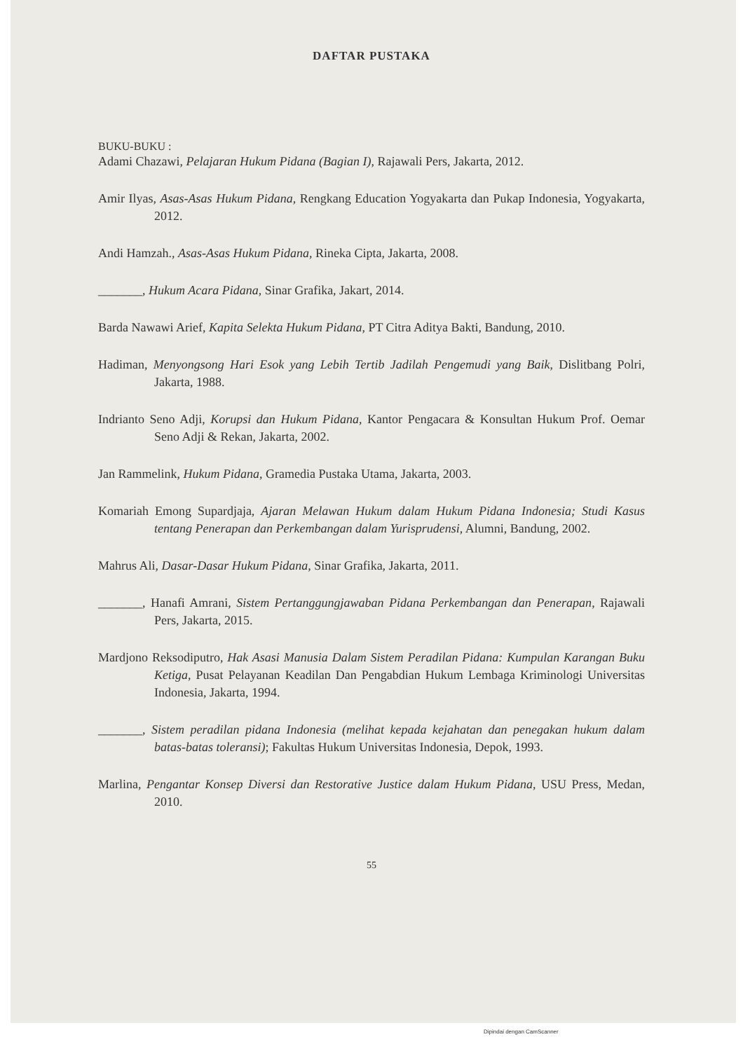DAFTAR PUSTAKA
BUKU-BUKU :
Adami Chazawi, Pelajaran Hukum Pidana (Bagian I), Rajawali Pers, Jakarta, 2012.
Amir Ilyas, Asas-Asas Hukum Pidana, Rengkang Education Yogyakarta dan Pukap Indonesia, Yogyakarta, 2012.
Andi Hamzah., Asas-Asas Hukum Pidana, Rineka Cipta, Jakarta, 2008.
_______, Hukum Acara Pidana, Sinar Grafika, Jakart, 2014.
Barda Nawawi Arief, Kapita Selekta Hukum Pidana, PT Citra Aditya Bakti, Bandung, 2010.
Hadiman, Menyongsong Hari Esok yang Lebih Tertib Jadilah Pengemudi yang Baik, Dislitbang Polri, Jakarta, 1988.
Indrianto Seno Adji, Korupsi dan Hukum Pidana, Kantor Pengacara & Konsultan Hukum Prof. Oemar Seno Adji & Rekan, Jakarta, 2002.
Jan Rammelink, Hukum Pidana, Gramedia Pustaka Utama, Jakarta, 2003.
Komariah Emong Supardjaja, Ajaran Melawan Hukum dalam Hukum Pidana Indonesia; Studi Kasus tentang Penerapan dan Perkembangan dalam Yurisprudensi, Alumni, Bandung, 2002.
Mahrus Ali, Dasar-Dasar Hukum Pidana, Sinar Grafika, Jakarta, 2011.
_______, Hanafi Amrani, Sistem Pertanggungjawaban Pidana Perkembangan dan Penerapan, Rajawali Pers, Jakarta, 2015.
Mardjono Reksodiputro, Hak Asasi Manusia Dalam Sistem Peradilan Pidana: Kumpulan Karangan Buku Ketiga, Pusat Pelayanan Keadilan Dan Pengabdian Hukum Lembaga Kriminologi Universitas Indonesia, Jakarta, 1994.
_______, Sistem peradilan pidana Indonesia (melihat kepada kejahatan dan penegakan hukum dalam batas-batas toleransi); Fakultas Hukum Universitas Indonesia, Depok, 1993.
Marlina, Pengantar Konsep Diversi dan Restorative Justice dalam Hukum Pidana, USU Press, Medan, 2010.
55
Dipindai dengan CamScanner